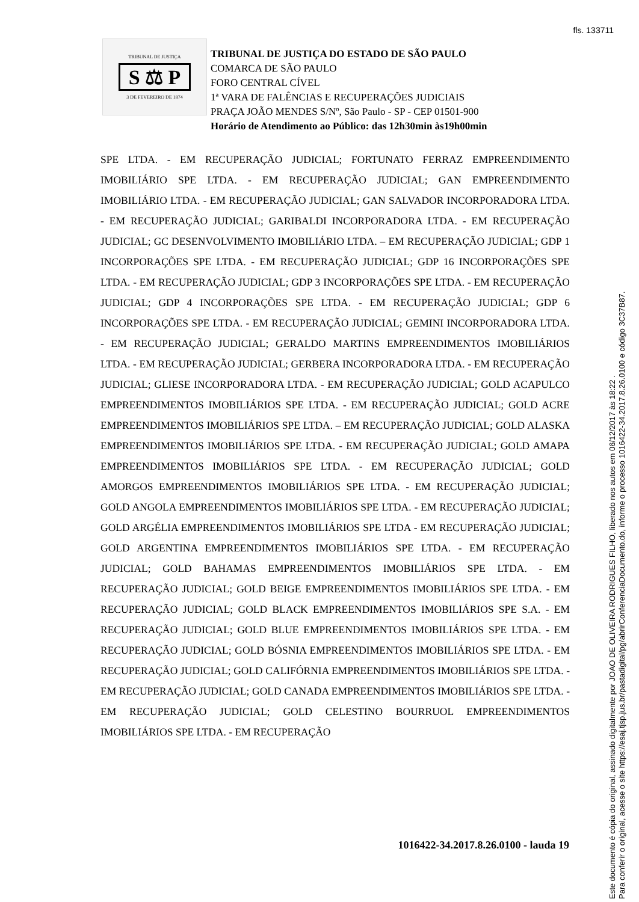fls. 133711
TRIBUNAL DE JUSTIÇA
S ⚖ P
3 DE FEVEREIRO DE 1874
TRIBUNAL DE JUSTIÇA DO ESTADO DE SÃO PAULO
COMARCA DE SÃO PAULO
FORO CENTRAL CÍVEL
1ª VARA DE FALÊNCIAS E RECUPERAÇÕES JUDICIAIS
PRAÇA JOÃO MENDES S/Nº, São Paulo - SP - CEP 01501-900
Horário de Atendimento ao Público: das 12h30min às19h00min
SPE LTDA. - EM RECUPERAÇÃO JUDICIAL; FORTUNATO FERRAZ EMPREENDIMENTO IMOBILIÁRIO SPE LTDA. - EM RECUPERAÇÃO JUDICIAL; GAN EMPREENDIMENTO IMOBILIÁRIO LTDA. - EM RECUPERAÇÃO JUDICIAL; GAN SALVADOR INCORPORADORA LTDA. - EM RECUPERAÇÃO JUDICIAL; GARIBALDI INCORPORADORA LTDA. - EM RECUPERAÇÃO JUDICIAL; GC DESENVOLVIMENTO IMOBILIÁRIO LTDA. – EM RECUPERAÇÃO JUDICIAL; GDP 1 INCORPORAÇÕES SPE LTDA. - EM RECUPERAÇÃO JUDICIAL; GDP 16 INCORPORAÇÕES SPE LTDA. - EM RECUPERAÇÃO JUDICIAL; GDP 3 INCORPORAÇÕES SPE LTDA. - EM RECUPERAÇÃO JUDICIAL; GDP 4 INCORPORAÇÕES SPE LTDA. - EM RECUPERAÇÃO JUDICIAL; GDP 6 INCORPORAÇÕES SPE LTDA. - EM RECUPERAÇÃO JUDICIAL; GEMINI INCORPORADORA LTDA. - EM RECUPERAÇÃO JUDICIAL; GERALDO MARTINS EMPREENDIMENTOS IMOBILIÁRIOS LTDA. - EM RECUPERAÇÃO JUDICIAL; GERBERA INCORPORADORA LTDA. - EM RECUPERAÇÃO JUDICIAL; GLIESE INCORPORADORA LTDA. - EM RECUPERAÇÃO JUDICIAL; GOLD ACAPULCO EMPREENDIMENTOS IMOBILIÁRIOS SPE LTDA. - EM RECUPERAÇÃO JUDICIAL; GOLD ACRE EMPREENDIMENTOS IMOBILIÁRIOS SPE LTDA. – EM RECUPERAÇÃO JUDICIAL; GOLD ALASKA EMPREENDIMENTOS IMOBILIÁRIOS SPE LTDA. - EM RECUPERAÇÃO JUDICIAL; GOLD AMAPA EMPREENDIMENTOS IMOBILIÁRIOS SPE LTDA. - EM RECUPERAÇÃO JUDICIAL; GOLD AMORGOS EMPREENDIMENTOS IMOBILIÁRIOS SPE LTDA. - EM RECUPERAÇÃO JUDICIAL; GOLD ANGOLA EMPREENDIMENTOS IMOBILIÁRIOS SPE LTDA. - EM RECUPERAÇÃO JUDICIAL; GOLD ARGÉLIA EMPREENDIMENTOS IMOBILIÁRIOS SPE LTDA - EM RECUPERAÇÃO JUDICIAL; GOLD ARGENTINA EMPREENDIMENTOS IMOBILIÁRIOS SPE LTDA. - EM RECUPERAÇÃO JUDICIAL; GOLD BAHAMAS EMPREENDIMENTOS IMOBILIÁRIOS SPE LTDA. - EM RECUPERAÇÃO JUDICIAL; GOLD BEIGE EMPREENDIMENTOS IMOBILIÁRIOS SPE LTDA. - EM RECUPERAÇÃO JUDICIAL; GOLD BLACK EMPREENDIMENTOS IMOBILIÁRIOS SPE S.A. - EM RECUPERAÇÃO JUDICIAL; GOLD BLUE EMPREENDIMENTOS IMOBILIÁRIOS SPE LTDA. - EM RECUPERAÇÃO JUDICIAL; GOLD BÓSNIA EMPREENDIMENTOS IMOBILIÁRIOS SPE LTDA. - EM RECUPERAÇÃO JUDICIAL; GOLD CALIFÓRNIA EMPREENDIMENTOS IMOBILIÁRIOS SPE LTDA. - EM RECUPERAÇÃO JUDICIAL; GOLD CANADA EMPREENDIMENTOS IMOBILIÁRIOS SPE LTDA. - EM RECUPERAÇÃO JUDICIAL; GOLD CELESTINO BOURRUOL EMPREENDIMENTOS IMOBILIÁRIOS SPE LTDA. - EM RECUPERAÇÃO
1016422-34.2017.8.26.0100 - lauda 19
Este documento é cópia do original, assinado digitalmente por JOAO DE OLIVEIRA RODRIGUES FILHO, liberado nos autos em 06/12/2017 às 18:22 .
Para conferir o original, acesse o site https://esaj.tjsp.jus.br/pastadigital/pg/abrirConferenciaDocumento.do, informe o processo 1016422-34.2017.8.26.0100 e código 3C37B87.